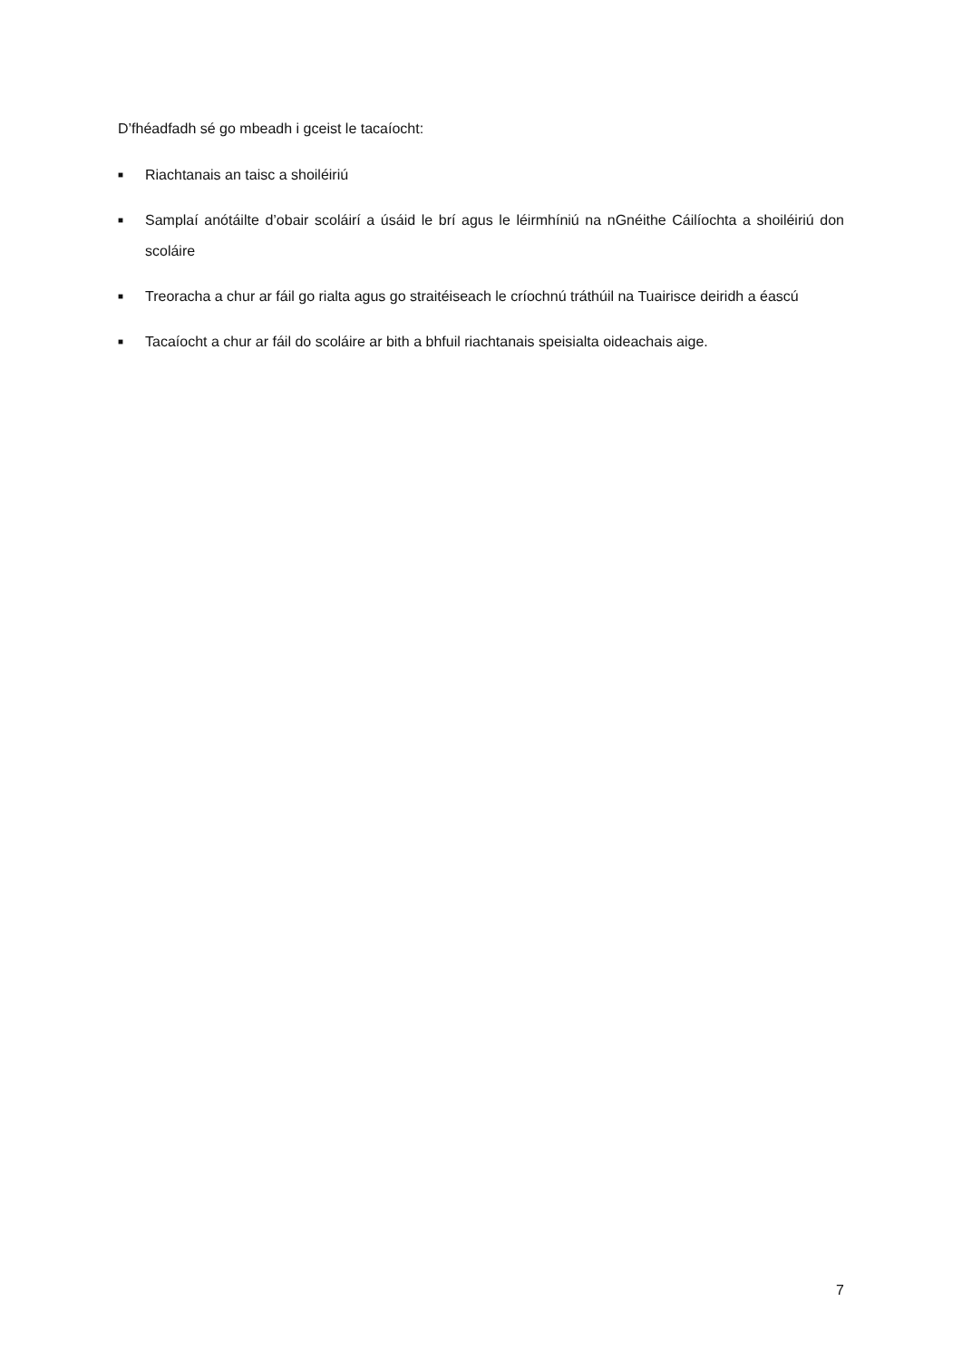D’fhéadfadh sé go mbeadh i gceist le tacaíocht:
■ Riachtanais an taisc a shoiléiriú
■ Samplaí anótáilte d’obair scoláirí a úsáid le brí agus le léirmhíniú na nGnéithe Cáilíochta a shoiléiriú don scoláire
■ Treoracha a chur ar fáil go rialta agus go straitéiseach le críochnú tráthúil na Tuairisce deiridh a éascú
■ Tacaíocht a chur ar fáil do scoláire ar bith a bhfuil riachtanais speisialta oideachais aige.
7